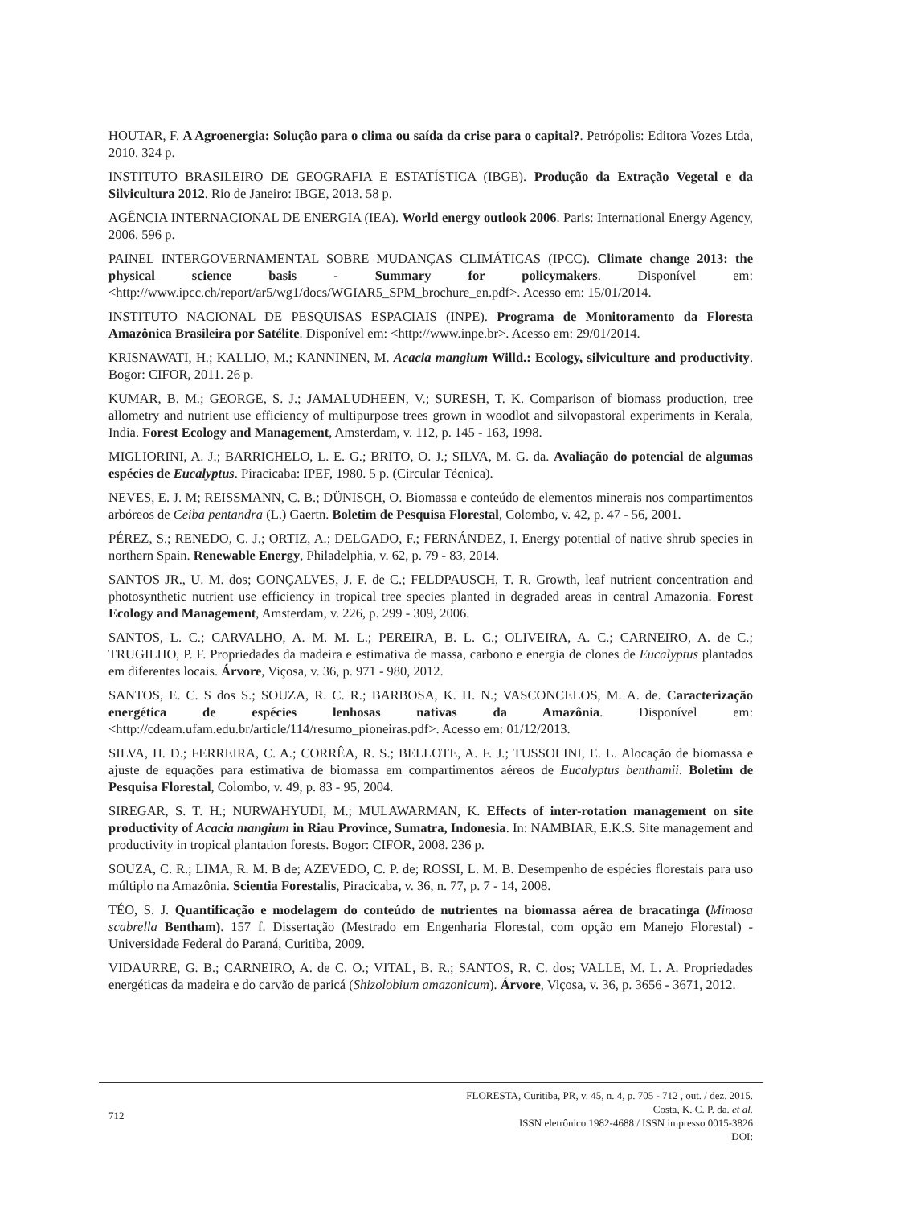HOUTAR, F. A Agroenergia: Solução para o clima ou saída da crise para o capital?. Petrópolis: Editora Vozes Ltda, 2010. 324 p.
INSTITUTO BRASILEIRO DE GEOGRAFIA E ESTATÍSTICA (IBGE). Produção da Extração Vegetal e da Silvicultura 2012. Rio de Janeiro: IBGE, 2013. 58 p.
AGÊNCIA INTERNACIONAL DE ENERGIA (IEA). World energy outlook 2006. Paris: International Energy Agency, 2006. 596 p.
PAINEL INTERGOVERNAMENTAL SOBRE MUDANÇAS CLIMÁTICAS (IPCC). Climate change 2013: the physical science basis - Summary for policymakers. Disponível em: <http://www.ipcc.ch/report/ar5/wg1/docs/WGIAR5_SPM_brochure_en.pdf>. Acesso em: 15/01/2014.
INSTITUTO NACIONAL DE PESQUISAS ESPACIAIS (INPE). Programa de Monitoramento da Floresta Amazônica Brasileira por Satélite. Disponível em: <http://www.inpe.br>. Acesso em: 29/01/2014.
KRISNAWATI, H.; KALLIO, M.; KANNINEN, M. Acacia mangium Willd.: Ecology, silviculture and productivity. Bogor: CIFOR, 2011. 26 p.
KUMAR, B. M.; GEORGE, S. J.; JAMALUDHEEN, V.; SURESH, T. K. Comparison of biomass production, tree allometry and nutrient use efficiency of multipurpose trees grown in woodlot and silvopastoral experiments in Kerala, India. Forest Ecology and Management, Amsterdam, v. 112, p. 145 - 163, 1998.
MIGLIORINI, A. J.; BARRICHELO, L. E. G.; BRITO, O. J.; SILVA, M. G. da. Avaliação do potencial de algumas espécies de Eucalyptus. Piracicaba: IPEF, 1980. 5 p. (Circular Técnica).
NEVES, E. J. M; REISSMANN, C. B.; DÜNISCH, O. Biomassa e conteúdo de elementos minerais nos compartimentos arbóreos de Ceiba pentandra (L.) Gaertn. Boletim de Pesquisa Florestal, Colombo, v. 42, p. 47 - 56, 2001.
PÉREZ, S.; RENEDO, C. J.; ORTIZ, A.; DELGADO, F.; FERNÁNDEZ, I. Energy potential of native shrub species in northern Spain. Renewable Energy, Philadelphia, v. 62, p. 79 - 83, 2014.
SANTOS JR., U. M. dos; GONÇALVES, J. F. de C.; FELDPAUSCH, T. R. Growth, leaf nutrient concentration and photosynthetic nutrient use efficiency in tropical tree species planted in degraded areas in central Amazonia. Forest Ecology and Management, Amsterdam, v. 226, p. 299 - 309, 2006.
SANTOS, L. C.; CARVALHO, A. M. M. L.; PEREIRA, B. L. C.; OLIVEIRA, A. C.; CARNEIRO, A. de C.; TRUGILHO, P. F. Propriedades da madeira e estimativa de massa, carbono e energia de clones de Eucalyptus plantados em diferentes locais. Árvore, Viçosa, v. 36, p. 971 - 980, 2012.
SANTOS, E. C. S dos S.; SOUZA, R. C. R.; BARBOSA, K. H. N.; VASCONCELOS, M. A. de. Caracterização energética de espécies lenhosas nativas da Amazônia. Disponível em: <http://cdeam.ufam.edu.br/article/114/resumo_pioneiras.pdf>. Acesso em: 01/12/2013.
SILVA, H. D.; FERREIRA, C. A.; CORRÊA, R. S.; BELLOTE, A. F. J.; TUSSOLINI, E. L. Alocação de biomassa e ajuste de equações para estimativa de biomassa em compartimentos aéreos de Eucalyptus benthamii. Boletim de Pesquisa Florestal, Colombo, v. 49, p. 83 - 95, 2004.
SIREGAR, S. T. H.; NURWAHYUDI, M.; MULAWARMAN, K. Effects of inter-rotation management on site productivity of Acacia mangium in Riau Province, Sumatra, Indonesia. In: NAMBIAR, E.K.S. Site management and productivity in tropical plantation forests. Bogor: CIFOR, 2008. 236 p.
SOUZA, C. R.; LIMA, R. M. B de; AZEVEDO, C. P. de; ROSSI, L. M. B. Desempenho de espécies florestais para uso múltiplo na Amazônia. Scientia Forestalis, Piracicaba, v. 36, n. 77, p. 7 - 14, 2008.
TÉO, S. J. Quantificação e modelagem do conteúdo de nutrientes na biomassa aérea de bracatinga (Mimosa scabrella Bentham). 157 f. Dissertação (Mestrado em Engenharia Florestal, com opção em Manejo Florestal) - Universidade Federal do Paraná, Curitiba, 2009.
VIDAURRE, G. B.; CARNEIRO, A. de C. O.; VITAL, B. R.; SANTOS, R. C. dos; VALLE, M. L. A. Propriedades energéticas da madeira e do carvão de paricá (Shizolobium amazonicum). Árvore, Viçosa, v. 36, p. 3656 - 3671, 2012.
712
FLORESTA, Curitiba, PR, v. 45, n. 4, p. 705 - 712 , out. / dez. 2015.
Costa, K. C. P. da. et al.
ISSN eletrônico 1982-4688 / ISSN impresso 0015-3826
DOI: